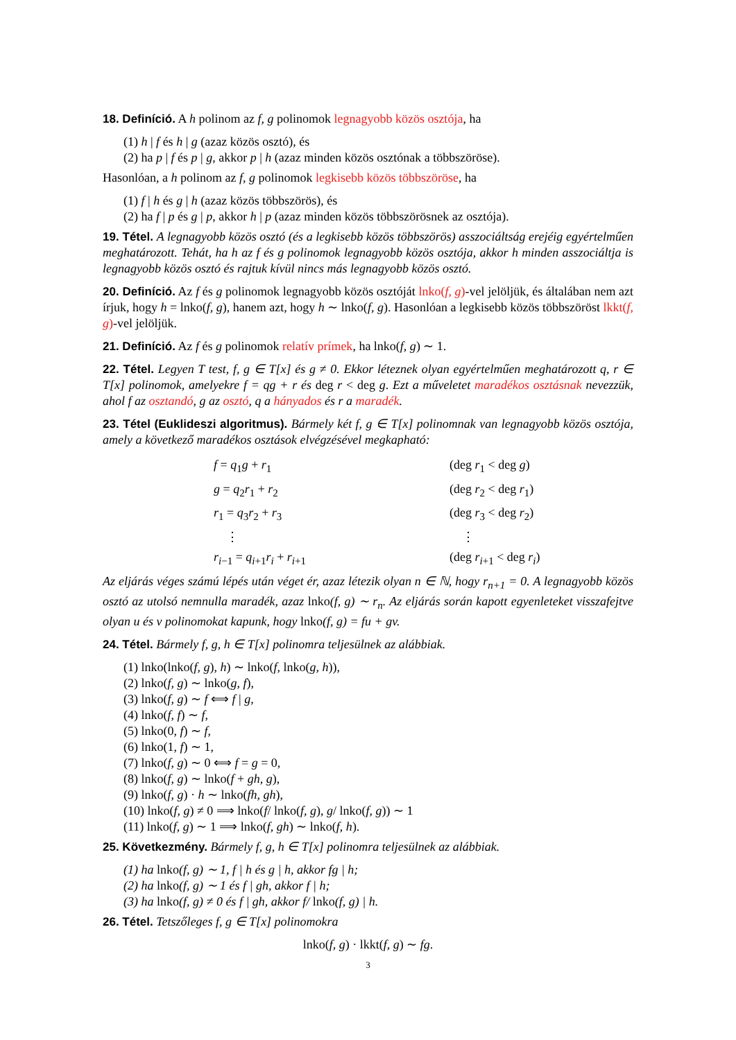18. Definíció. A h polinom az f, g polinomok legnagyobb közös osztója, ha
(1) h | f és h | g (azaz közös osztó), és
(2) ha p | f és p | g, akkor p | h (azaz minden közös osztónak a többszöröse).
Hasonlóan, a h polinom az f, g polinomok legkisebb közös többszöröse, ha
(1) f | h és g | h (azaz közös többszörös), és
(2) ha f | p és g | p, akkor h | p (azaz minden közös többszörösnek az osztója).
19. Tétel. A legnagyobb közös osztó (és a legkisebb közös többszörös) asszociáltság erejéig egyértelműen meghatározott. Tehát, ha h az f és g polinomok legnagyobb közös osztója, akkor h minden asszociáltja is legnagyobb közös osztó és rajtuk kívül nincs más legnagyobb közös osztó.
20. Definíció. Az f és g polinomok legnagyobb közös osztóját lnko(f, g)-vel jelöljük, és általában nem azt írjuk, hogy h = lnko(f, g), hanem azt, hogy h ∼ lnko(f, g). Hasonlóan a legkisebb közös többszöröst lkkt(f, g)-vel jelöljük.
21. Definíció. Az f és g polinomok relatív prímek, ha lnko(f, g) ∼ 1.
22. Tétel. Legyen T test, f, g ∈ T[x] és g ≠ 0. Ekkor léteznek olyan egyértelműen meghatározott q, r ∈ T[x] polinomok, amelyekre f = qg + r és deg r < deg g. Ezt a műveletet maradékos osztásnak nevezzük, ahol f az osztandó, g az osztó, q a hányados és r a maradék.
23. Tétel (Euklideszi algoritmus). Bármely két f, g ∈ T[x] polinomnak van legnagyobb közös osztója, amely a következő maradékos osztások elvégzésével megkapható:
| f = q<sub>1</sub> g + r<sub>1</sub> | (deg r<sub>1</sub> < deg g ) |
| g = q<sub>2</sub> r<sub>1</sub> + r<sub>2</sub> | (deg r<sub>2</sub> < deg r<sub>1</sub>) |
| r<sub>1</sub> = q<sub>3</sub> r<sub>2</sub> + r<sub>3</sub> | (deg r<sub>3</sub> < deg r<sub>2</sub>) |
| ⋮ | ⋮ |
| r<sub>i−1</sub> = q<sub>i+1</sub> r<sub>i</sub> + r<sub>i+1</sub> | (deg r<sub>i+1</sub> < deg r<sub>i</sub> ) |
Az eljárás véges számú lépés után véget ér, azaz létezik olyan n ∈ ℕ, hogy r<sub>n+1</sub> = 0. A legnagyobb közös osztó az utolsó nemnulla maradék, azaz lnko(f, g) ∼ r<sub>n</sub>. Az eljárás során kapott egyenleteket visszafejtve olyan u és v polinomokat kapunk, hogy lnko(f, g) = fu + gv.
24. Tétel. Bármely f, g, h ∈ T[x] polinomra teljesülnek az alábbiak.
(1) lnko(lnko(f, g), h) ∼ lnko(f, lnko(g, h)),
(2) lnko(f, g) ∼ lnko(g, f),
(3) lnko(f, g) ∼ f ⟺ f | g,
(4) lnko(f, f) ∼ f,
(5) lnko(0, f) ∼ f,
(6) lnko(1, f) ∼ 1,
(7) lnko(f, g) ∼ 0 ⟺ f = g = 0,
(8) lnko(f, g) ∼ lnko(f + gh, g),
(9) lnko(f, g) · h ∼ lnko(fh, gh),
(10) lnko(f, g) ≠ 0 ⟹ lnko(f/ lnko(f, g), g/ lnko(f, g)) ∼ 1
(11) lnko(f, g) ∼ 1 ⟹ lnko(f, gh) ∼ lnko(f, h).
25. Következmény. Bármely f, g, h ∈ T[x] polinomra teljesülnek az alábbiak.
(1) ha lnko(f, g) ∼ 1, f | h és g | h, akkor fg | h;
(2) ha lnko(f, g) ∼ 1 és f | gh, akkor f | h;
(3) ha lnko(f, g) ≠ 0 és f | gh, akkor f/ lnko(f, g) | h.
26. Tétel. Tetszőleges f, g ∈ T[x] polinomokra
lnko(f, g) · lkkt(f, g) ∼ fg.
3